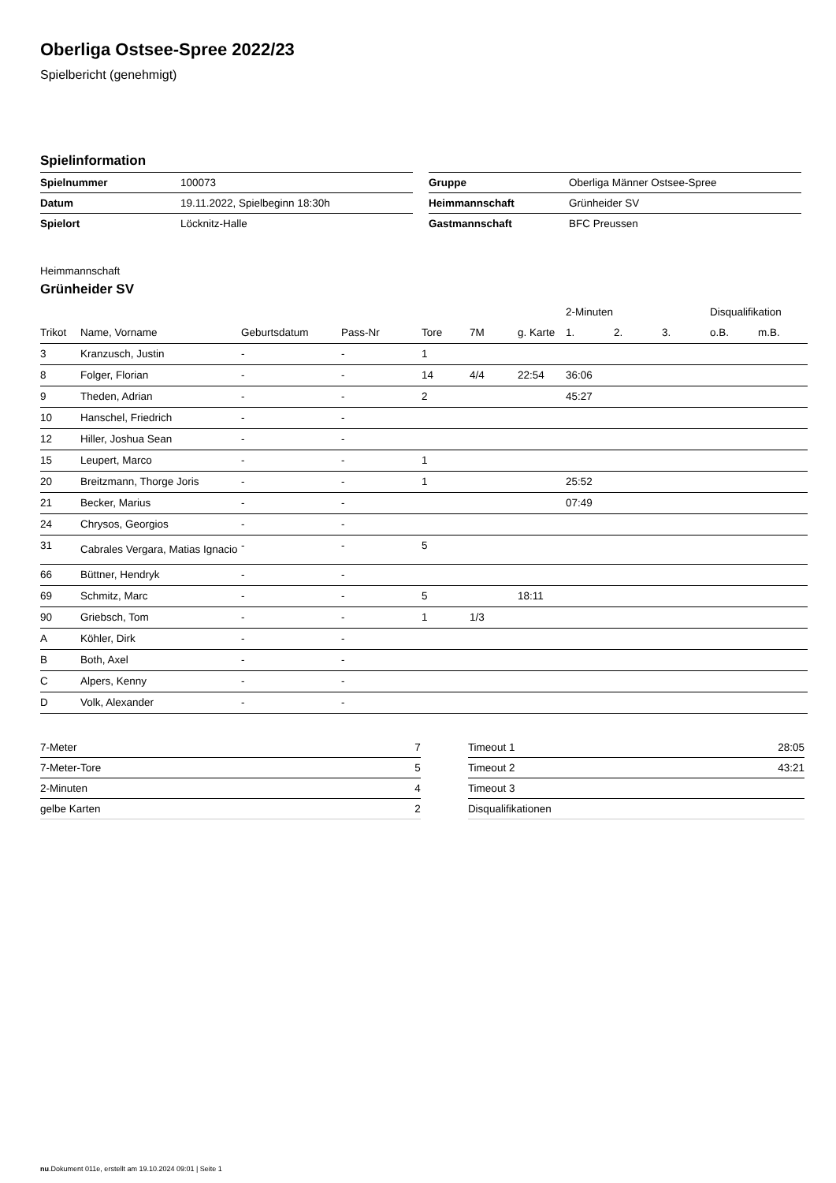Oberliga Ostsee-Spree 2022/23
Spielbericht (genehmigt)
Spielinformation
| Spielnummer | 100073 |
| Datum | 19.11.2022, Spielbeginn 18:30h |
| Spielort | Löcknitz-Halle |
| Gruppe | Oberliga Männer Ostsee-Spree |
| Heimmannschaft | Grünheider SV |
| Gastmannschaft | BFC Preussen |
Heimmannschaft
Grünheider SV
| | | | | | | | 2-Minuten | | | Disqualifikation | |
| --- | --- | --- | --- | --- | --- | --- | --- | --- | --- | --- | --- |
| Trikot | Name, Vorname | Geburtsdatum | Pass-Nr | Tore | 7M | g. Karte | 1. | 2. | 3. | o.B. | m.B. |
| 3 | Kranzusch, Justin | - | - | 1 | | | | | | | |
| 8 | Folger, Florian | - | - | 14 | 4/4 | 22:54 | 36:06 | | | | |
| 9 | Theden, Adrian | - | - | 2 | | | 45:27 | | | | |
| 10 | Hanschel, Friedrich | - | - | | | | | | | | |
| 12 | Hiller, Joshua Sean | - | - | | | | | | | | |
| 15 | Leupert, Marco | - | - | 1 | | | | | | | |
| 20 | Breitzmann, Thorge Joris | - | - | 1 | | | 25:52 | | | | |
| 21 | Becker, Marius | - | - | | | | 07:49 | | | | |
| 24 | Chrysos, Georgios | - | - | | | | | | | | |
| 31 | Cabrales Vergara, Matias Ignacio | - | - | 5 | | | | | | | |
| 66 | Büttner, Hendryk | - | - | | | | | | | | |
| 69 | Schmitz, Marc | - | - | 5 | | 18:11 | | | | | |
| 90 | Griebsch, Tom | - | - | 1 | 1/3 | | | | | | |
| A | Köhler, Dirk | - | - | | | | | | | | |
| B | Both, Axel | - | - | | | | | | | | |
| C | Alpers, Kenny | - | - | | | | | | | | |
| D | Volk, Alexander | - | - | | | | | | | | |
| 7-Meter | 7 |
| 7-Meter-Tore | 5 |
| 2-Minuten | 4 |
| gelbe Karten | 2 |
| Timeout 1 | 28:05 |
| Timeout 2 | 43:21 |
| Timeout 3 | |
| Disqualifikationen | |
nu.Dokument 011e, erstellt am 19.10.2024 09:01 | Seite 1